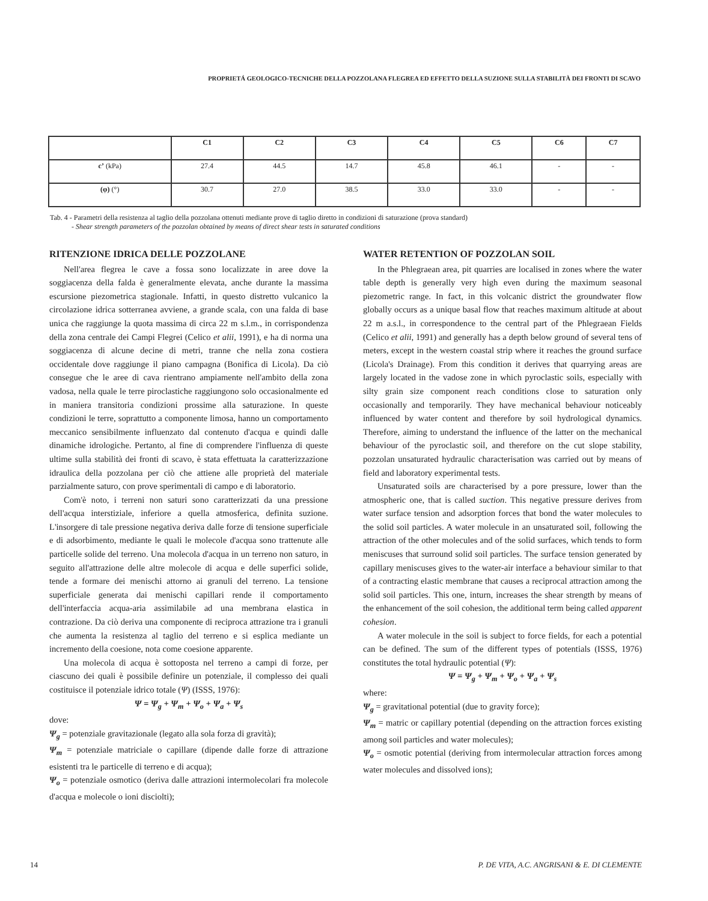PROPRIETÁ GEOLOGICO-TECNICHE DELLA POZZOLANA FLEGREA ED EFFETTO DELLA SUZIONE SULLA STABILITÀ DEI FRONTI DI SCAVO
| | C1 | C2 | C3 | C4 | C5 | C6 | C7 |
| --- | --- | --- | --- | --- | --- | --- | --- |
| c’ (kPa) | 27.4 | 44.5 | 14.7 | 45.8 | 46.1 | - | - |
| (φ) (°) | 30.7 | 27.0 | 38.5 | 33.0 | 33.0 | - | - |
Tab. 4 - Parametri della resistenza al taglio della pozzolana ottenuti mediante prove di taglio diretto in condizioni di saturazione (prova standard)
- Shear strength parameters of the pozzolan obtained by means of direct shear tests in saturated conditions
RITENZIONE IDRICA DELLE POZZOLANE
Nell'area flegrea le cave a fossa sono localizzate in aree dove la soggiacenza della falda è generalmente elevata, anche durante la massima escursione piezometrica stagionale. Infatti, in questo distretto vulcanico la circolazione idrica sotterranea avviene, a grande scala, con una falda di base unica che raggiunge la quota massima di circa 22 m s.l.m., in corrispondenza della zona centrale dei Campi Flegrei (Celico et alii, 1991), e ha di norma una soggiacenza di alcune decine di metri, tranne che nella zona costiera occidentale dove raggiunge il piano campagna (Bonifica di Licola). Da ciò consegue che le aree di cava rientrano ampiamente nell'ambito della zona vadosa, nella quale le terre piroclastiche raggiungono solo occasionalmente ed in maniera transitoria condizioni prossime alla saturazione. In queste condizioni le terre, soprattutto a componente limosa, hanno un comportamento meccanico sensibilmente influenzato dal contenuto d'acqua e quindi dalle dinamiche idrologiche. Pertanto, al fine di comprendere l'influenza di queste ultime sulla stabilità dei fronti di scavo, è stata effettuata la caratterizzazione idraulica della pozzolana per ciò che attiene alle proprietà del materiale parzialmente saturo, con prove sperimentali di campo e di laboratorio.
Com'è noto, i terreni non saturi sono caratterizzati da una pressione dell'acqua interstiziale, inferiore a quella atmosferica, definita suzione. L'insorgere di tale pressione negativa deriva dalle forze di tensione superficiale e di adsorbimento, mediante le quali le molecole d'acqua sono trattenute alle particelle solide del terreno. Una molecola d'acqua in un terreno non saturo, in seguito all'attrazione delle altre molecole di acqua e delle superfici solide, tende a formare dei menischi attorno ai granuli del terreno. La tensione superficiale generata dai menischi capillari rende il comportamento dell'interfaccia acqua-aria assimilabile ad una membrana elastica in contrazione. Da ciò deriva una componente di reciproca attrazione tra i granuli che aumenta la resistenza al taglio del terreno e si esplica mediante un incremento della coesione, nota come coesione apparente.
Una molecola di acqua è sottoposta nel terreno a campi di forze, per ciascuno dei quali è possibile definire un potenziale, il complesso dei quali costituisce il potenziale idrico totale (Ψ) (ISSS, 1976):
Ψ = Ψ<sub>g</sub> + Ψ<sub>m</sub> + Ψ<sub>o</sub> + Ψ<sub>a</sub> + Ψ<sub>s</sub>
dove:
Ψ<sub>g</sub> = potenziale gravitazionale (legato alla sola forza di gravità);
Ψ<sub>m</sub> = potenziale matriciale o capillare (dipende dalle forze di attrazione esistenti tra le particelle di terreno e di acqua);
Ψ<sub>o</sub> = potenziale osmotico (deriva dalle attrazioni intermolecolari fra molecole d'acqua e molecole o ioni disciolti);
WATER RETENTION OF POZZOLAN SOIL
In the Phlegraean area, pit quarries are localised in zones where the water table depth is generally very high even during the maximum seasonal piezometric range. In fact, in this volcanic district the groundwater flow globally occurs as a unique basal flow that reaches maximum altitude at about 22 m a.s.l., in correspondence to the central part of the Phlegraean Fields (Celico et alii, 1991) and generally has a depth below ground of several tens of meters, except in the western coastal strip where it reaches the ground surface (Licola's Drainage). From this condition it derives that quarrying areas are largely located in the vadose zone in which pyroclastic soils, especially with silty grain size component reach conditions close to saturation only occasionally and temporarily. They have mechanical behaviour noticeably influenced by water content and therefore by soil hydrological dynamics. Therefore, aiming to understand the influence of the latter on the mechanical behaviour of the pyroclastic soil, and therefore on the cut slope stability, pozzolan unsaturated hydraulic characterisation was carried out by means of field and laboratory experimental tests.
Unsaturated soils are characterised by a pore pressure, lower than the atmospheric one, that is called suction. This negative pressure derives from water surface tension and adsorption forces that bond the water molecules to the solid soil particles. A water molecule in an unsaturated soil, following the attraction of the other molecules and of the solid surfaces, which tends to form meniscuses that surround solid soil particles. The surface tension generated by capillary meniscuses gives to the water-air interface a behaviour similar to that of a contracting elastic membrane that causes a reciprocal attraction among the solid soil particles. This one, inturn, increases the shear strength by means of the enhancement of the soil cohesion, the additional term being called apparent cohesion.
A water molecule in the soil is subject to force fields, for each a potential can be defined. The sum of the different types of potentials (ISSS, 1976) constitutes the total hydraulic potential (Ψ):
Ψ = Ψ<sub>g</sub> + Ψ<sub>m</sub> + Ψ<sub>o</sub> + Ψ<sub>a</sub> + Ψ<sub>s</sub>
where:
Ψ<sub>g</sub> = gravitational potential (due to gravity force);
Ψ<sub>m</sub> = matric or capillary potential (depending on the attraction forces existing among soil particles and water molecules);
Ψ<sub>o</sub> = osmotic potential (deriving from intermolecular attraction forces among water molecules and dissolved ions);
14 P. DE VITA, A.C. ANGRISANI & E. DI CLEMENTE